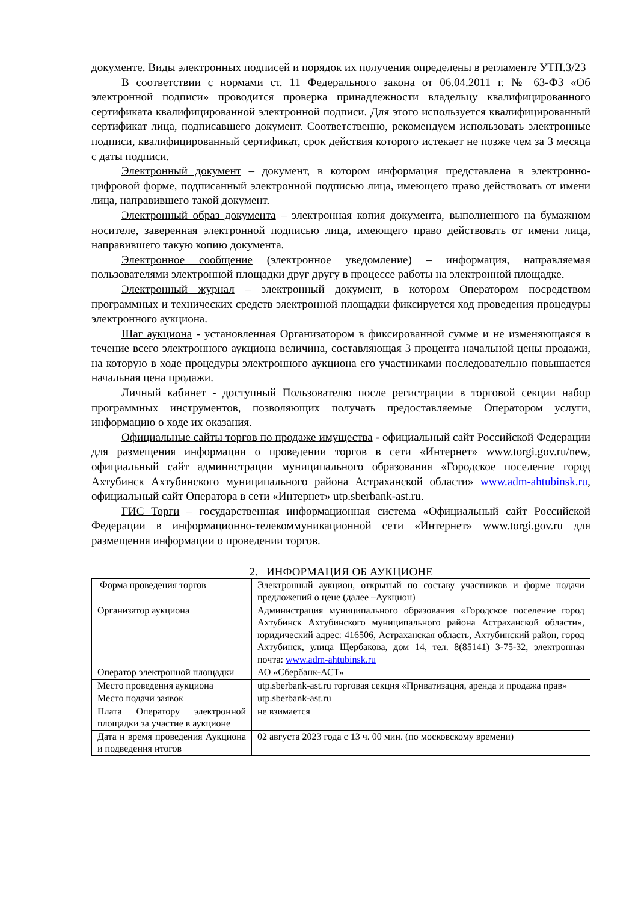документе. Виды электронных подписей и порядок их получения определены в регламенте УТП.3/23
В соответствии с нормами ст. 11 Федерального закона от 06.04.2011 г. № 63-ФЗ «Об электронной подписи» проводится проверка принадлежности владельцу квалифицированного сертификата квалифицированной электронной подписи. Для этого используется квалифицированный сертификат лица, подписавшего документ. Соответственно, рекомендуем использовать электронные подписи, квалифицированный сертификат, срок действия которого истекает не позже чем за 3 месяца с даты подписи.
Электронный документ – документ, в котором информация представлена в электронно-цифровой форме, подписанный электронной подписью лица, имеющего право действовать от имени лица, направившего такой документ.
Электронный образ документа – электронная копия документа, выполненного на бумажном носителе, заверенная электронной подписью лица, имеющего право действовать от имени лица, направившего такую копию документа.
Электронное сообщение (электронное уведомление) – информация, направляемая пользователями электронной площадки друг другу в процессе работы на электронной площадке.
Электронный журнал – электронный документ, в котором Оператором посредством программных и технических средств электронной площадки фиксируется ход проведения процедуры электронного аукциона.
Шаг аукциона - установленная Организатором в фиксированной сумме и не изменяющаяся в течение всего электронного аукциона величина, составляющая 3 процента начальной цены продажи, на которую в ходе процедуры электронного аукциона его участниками последовательно повышается начальная цена продажи.
Личный кабинет - доступный Пользователю после регистрации в торговой секции набор программных инструментов, позволяющих получать предоставляемые Оператором услуги, информацию о ходе их оказания.
Официальные сайты торгов по продаже имущества - официальный сайт Российской Федерации для размещения информации о проведении торгов в сети «Интернет» www.torgi.gov.ru/new, официальный сайт администрации муниципального образования «Городское поселение город Ахтубинск Ахтубинского муниципального района Астраханской области» www.adm-ahtubinsk.ru, официальный сайт Оператора в сети «Интернет» utp.sberbank-ast.ru.
ГИС Торги – государственная информационная система «Официальный сайт Российской Федерации в информационно-телекоммуникационной сети «Интернет» www.torgi.gov.ru для размещения информации о проведении торгов.
2. ИНФОРМАЦИЯ ОБ АУКЦИОНЕ
| Форма проведения торгов | Электронный аукцион, открытый по составу участников и форме подачи предложений о цене (далее –Аукцион) |
| Организатор аукциона | Администрация муниципального образования «Городское поселение город Ахтубинск Ахтубинского муниципального района Астраханской области», юридический адрес: 416506, Астраханская область, Ахтубинский район, город Ахтубинск, улица Щербакова, дом 14, тел. 8(85141) 3-75-32, электронная почта: www.adm-ahtubinsk.ru |
| Оператор электронной площадки | АО «Сбербанк-АСТ» |
| Место проведения аукциона | utp.sberbank-ast.ru торговая секция «Приватизация, аренда и продажа прав» |
| Место подачи заявок | utp.sberbank-ast.ru |
| Плата Оператору электронной площадки за участие в аукционе | не взимается |
| Дата и время проведения Аукциона и подведения итогов | 02 августа 2023 года с 13 ч. 00 мин. (по московскому времени) |